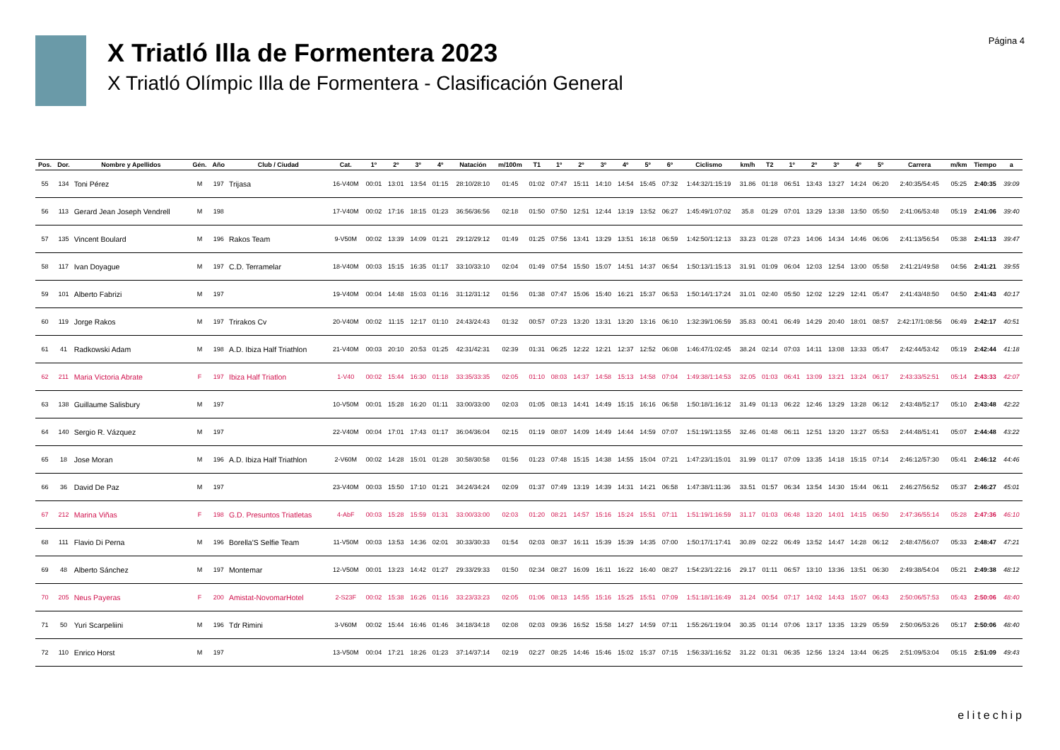X Triatló Illa de Formentera 2023
X Triatló Olímpic Illa de Formentera - Clasificación General
Página 4
| Pos. | Dor. | Nombre y Apellidos | Gén. | Año | Club / Ciudad | Cat. | 1º | 2º | 3º | 4º | Natación | m/100m | T1 | 1º | 2º | 3º | 4º | 5º | 6º | Ciclismo | km/h | T2 | 1º | 2º | 3º | 4º | 5º | Carrera | m/km | Tiempo | a |
| --- | --- | --- | --- | --- | --- | --- | --- | --- | --- | --- | --- | --- | --- | --- | --- | --- | --- | --- | --- | --- | --- | --- | --- | --- | --- | --- | --- | --- | --- | --- | --- |
| 55 | 134 | Toni Pérez | M | 197 | Trijasa | 16-V40M | 00:01 | 13:01 | 13:54 | 01:15 | 28:10/28:10 | 01:45 | 01:02 | 07:47 | 15:11 | 14:10 | 14:54 | 15:45 | 07:32 | 1:44:32/1:15:19 | 31.86 | 01:18 | 06:51 | 13:43 | 13:27 | 14:24 | 06:20 | 2:40:35/54:45 | 05:25 | 2:40:35 | 39:09 |
| 56 | 113 | Gerard Jean Joseph Vendrell | M | 198 | | 17-V40M | 00:02 | 17:16 | 18:15 | 01:23 | 36:56/36:56 | 02:18 | 01:50 | 07:50 | 12:51 | 12:44 | 13:19 | 13:52 | 06:27 | 1:45:49/1:07:02 | 35.8 | 01:29 | 07:01 | 13:29 | 13:38 | 13:50 | 05:50 | 2:41:06/53:48 | 05:19 | 2:41:06 | 39:40 |
| 57 | 135 | Vincent Boulard | M | 196 | Rakos Team | 9-V50M | 00:02 | 13:39 | 14:09 | 01:21 | 29:12/29:12 | 01:49 | 01:25 | 07:56 | 13:41 | 13:29 | 13:51 | 16:18 | 06:59 | 1:42:50/1:12:13 | 33.23 | 01:28 | 07:23 | 14:06 | 14:34 | 14:46 | 06:06 | 2:41:13/56:54 | 05:38 | 2:41:13 | 39:47 |
| 58 | 117 | Ivan Doyague | M | 197 | C.D. Terramelar | 18-V40M | 00:03 | 15:15 | 16:35 | 01:17 | 33:10/33:10 | 02:04 | 01:49 | 07:54 | 15:50 | 15:07 | 14:51 | 14:37 | 06:54 | 1:50:13/1:15:13 | 31.91 | 01:09 | 06:04 | 12:03 | 12:54 | 13:00 | 05:58 | 2:41:21/49:58 | 04:56 | 2:41:21 | 39:55 |
| 59 | 101 | Alberto Fabrizi | M | 197 | | 19-V40M | 00:04 | 14:48 | 15:03 | 01:16 | 31:12/31:12 | 01:56 | 01:38 | 07:47 | 15:06 | 15:40 | 16:21 | 15:37 | 06:53 | 1:50:14/1:17:24 | 31.01 | 02:40 | 05:50 | 12:02 | 12:29 | 12:41 | 05:47 | 2:41:43/48:50 | 04:50 | 2:41:43 | 40:17 |
| 60 | 119 | Jorge Rakos | M | 197 | Trirakos Cv | 20-V40M | 00:02 | 11:15 | 12:17 | 01:10 | 24:43/24:43 | 01:32 | 00:57 | 07:23 | 13:20 | 13:31 | 13:20 | 13:16 | 06:10 | 1:32:39/1:06:59 | 35.83 | 00:41 | 06:49 | 14:29 | 20:40 | 18:01 | 08:57 | 2:42:17/1:08:56 | 06:49 | 2:42:17 | 40:51 |
| 61 | 41 | Radkowski Adam | M | 198 | A.D. Ibiza Half Triathlon | 21-V40M | 00:03 | 20:10 | 20:53 | 01:25 | 42:31/42:31 | 02:39 | 01:31 | 06:25 | 12:22 | 12:21 | 12:37 | 12:52 | 06:08 | 1:46:47/1:02:45 | 38.24 | 02:14 | 07:03 | 14:11 | 13:08 | 13:33 | 05:47 | 2:42:44/53:42 | 05:19 | 2:42:44 | 41:18 |
| 62 | 211 | Maria Victoria Abrate | F | 197 | Ibiza Half Triatlon | 1-V40 | 00:02 | 15:44 | 16:30 | 01:18 | 33:35/33:35 | 02:05 | 01:10 | 08:03 | 14:37 | 14:58 | 15:13 | 14:58 | 07:04 | 1:49:38/1:14:53 | 32.05 | 01:03 | 06:41 | 13:09 | 13:21 | 13:24 | 06:17 | 2:43:33/52:51 | 05:14 | 2:43:33 | 42:07 |
| 63 | 138 | Guillaume Salisbury | M | 197 | | 10-V50M | 00:01 | 15:28 | 16:20 | 01:11 | 33:00/33:00 | 02:03 | 01:05 | 08:13 | 14:41 | 14:49 | 15:15 | 16:16 | 06:58 | 1:50:18/1:16:12 | 31.49 | 01:13 | 06:22 | 12:46 | 13:29 | 13:28 | 06:12 | 2:43:48/52:17 | 05:10 | 2:43:48 | 42:22 |
| 64 | 140 | Sergio R. Vázquez | M | 197 | | 22-V40M | 00:04 | 17:01 | 17:43 | 01:17 | 36:04/36:04 | 02:15 | 01:19 | 08:07 | 14:09 | 14:49 | 14:44 | 14:59 | 07:07 | 1:51:19/1:13:55 | 32.46 | 01:48 | 06:11 | 12:51 | 13:20 | 13:27 | 05:53 | 2:44:48/51:41 | 05:07 | 2:44:48 | 43:22 |
| 65 | 18 | Jose Moran | M | 196 | A.D. Ibiza Half Triathlon | 2-V60M | 00:02 | 14:28 | 15:01 | 01:28 | 30:58/30:58 | 01:56 | 01:23 | 07:48 | 15:15 | 14:38 | 14:55 | 15:04 | 07:21 | 1:47:23/1:15:01 | 31.99 | 01:17 | 07:09 | 13:35 | 14:18 | 15:15 | 07:14 | 2:46:12/57:30 | 05:41 | 2:46:12 | 44:46 |
| 66 | 36 | David De Paz | M | 197 | | 23-V40M | 00:03 | 15:50 | 17:10 | 01:21 | 34:24/34:24 | 02:09 | 01:37 | 07:49 | 13:19 | 14:39 | 14:31 | 14:21 | 06:58 | 1:47:38/1:11:36 | 33.51 | 01:57 | 06:34 | 13:54 | 14:30 | 15:44 | 06:11 | 2:46:27/56:52 | 05:37 | 2:46:27 | 45:01 |
| 67 | 212 | Marina Viñas | F | 198 | G.D. Presuntos Triatletas | 4-AbF | 00:03 | 15:28 | 15:59 | 01:31 | 33:00/33:00 | 02:03 | 01:20 | 08:21 | 14:57 | 15:16 | 15:24 | 15:51 | 07:11 | 1:51:19/1:16:59 | 31.17 | 01:03 | 06:48 | 13:20 | 14:01 | 14:15 | 06:50 | 2:47:36/55:14 | 05:28 | 2:47:36 | 46:10 |
| 68 | 111 | Flavio Di Perna | M | 196 | Borella'S Selfie Team | 11-V50M | 00:03 | 13:53 | 14:36 | 02:01 | 30:33/30:33 | 01:54 | 02:03 | 08:37 | 16:11 | 15:39 | 15:39 | 14:35 | 07:00 | 1:50:17/1:17:41 | 30.89 | 02:22 | 06:49 | 13:52 | 14:47 | 14:28 | 06:12 | 2:48:47/56:07 | 05:33 | 2:48:47 | 47:21 |
| 69 | 48 | Alberto Sánchez | M | 197 | Montemar | 12-V50M | 00:01 | 13:23 | 14:42 | 01:27 | 29:33/29:33 | 01:50 | 02:34 | 08:27 | 16:09 | 16:11 | 16:22 | 16:40 | 08:27 | 1:54:23/1:22:16 | 29.17 | 01:11 | 06:57 | 13:10 | 13:36 | 13:51 | 06:30 | 2:49:38/54:04 | 05:21 | 2:49:38 | 48:12 |
| 70 | 205 | Neus Payeras | F | 200 | Amistat-NovomarHotel | 2-S23F | 00:02 | 15:38 | 16:26 | 01:16 | 33:23/33:23 | 02:05 | 01:06 | 08:13 | 14:55 | 15:16 | 15:25 | 15:51 | 07:09 | 1:51:18/1:16:49 | 31.24 | 00:54 | 07:17 | 14:02 | 14:43 | 15:07 | 06:43 | 2:50:06/57:53 | 05:43 | 2:50:06 | 48:40 |
| 71 | 50 | Yuri Scarpeliini | M | 196 | Tdr Rimini | 3-V60M | 00:02 | 15:44 | 16:46 | 01:46 | 34:18/34:18 | 02:08 | 02:03 | 09:36 | 16:52 | 15:58 | 14:27 | 14:59 | 07:11 | 1:55:26/1:19:04 | 30.35 | 01:14 | 07:06 | 13:17 | 13:35 | 13:29 | 05:59 | 2:50:06/53:26 | 05:17 | 2:50:06 | 48:40 |
| 72 | 110 | Enrico Horst | M | 197 | | 13-V50M | 00:04 | 17:21 | 18:26 | 01:23 | 37:14/37:14 | 02:19 | 02:27 | 08:25 | 14:46 | 15:46 | 15:02 | 15:37 | 07:15 | 1:56:33/1:16:52 | 31.22 | 01:31 | 06:35 | 12:56 | 13:24 | 13:44 | 06:25 | 2:51:09/53:04 | 05:15 | 2:51:09 | 49:43 |
elitechip